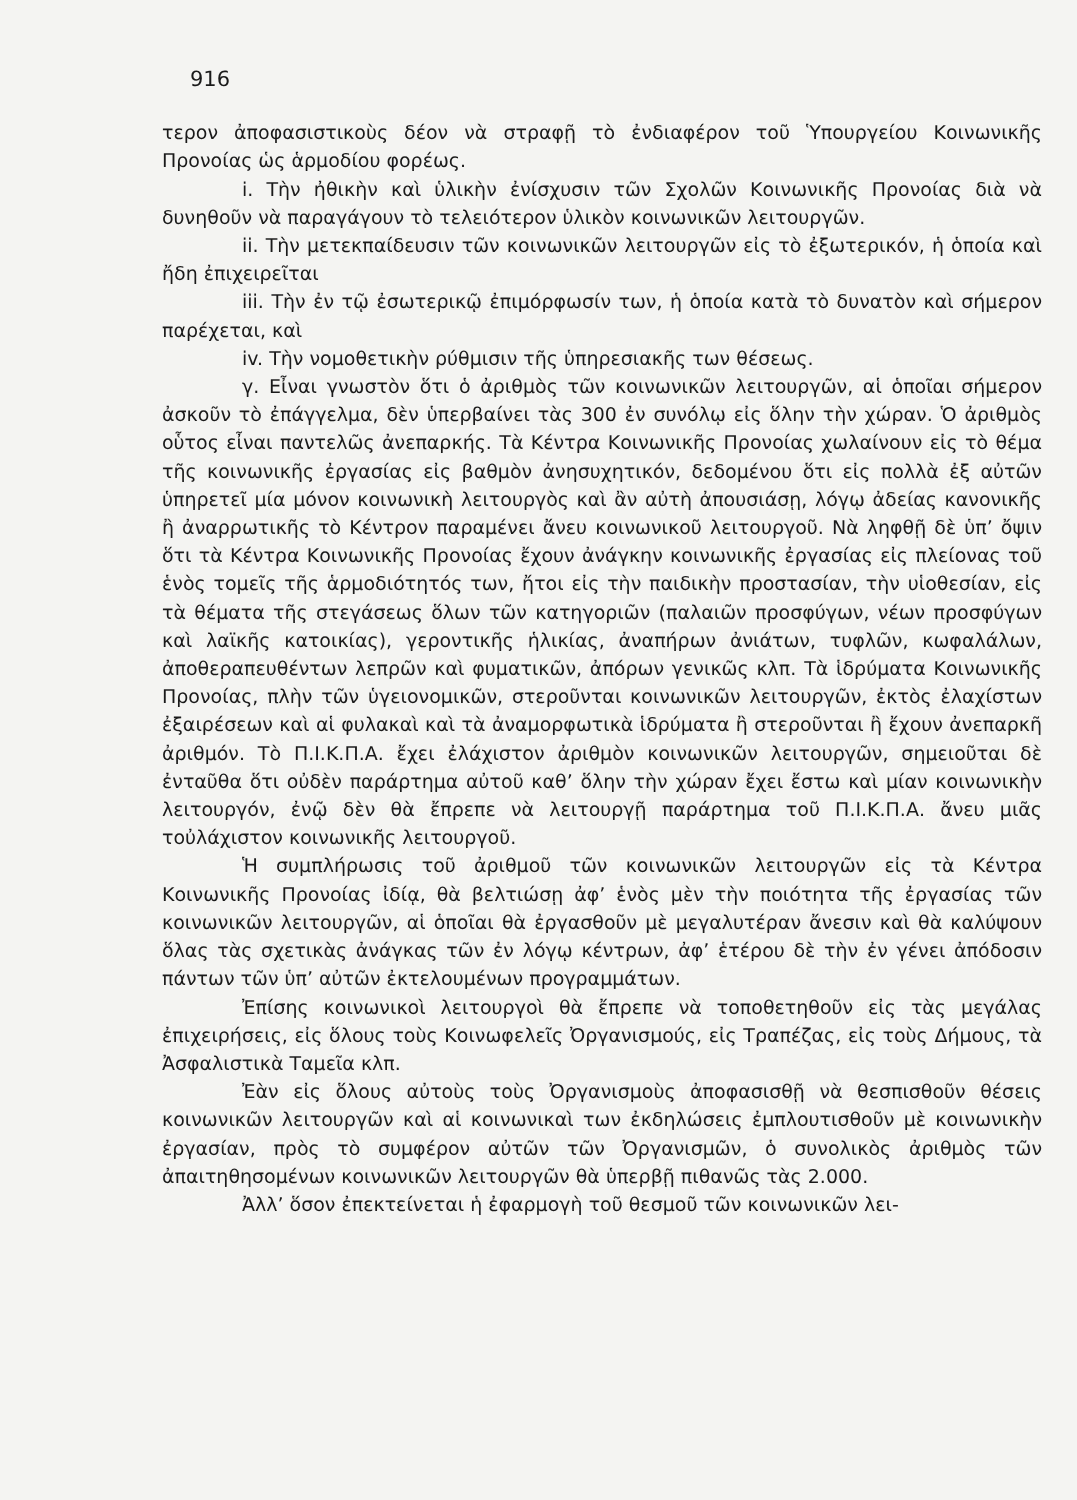916
τερον ἀποφασιστικοὺς δέον νὰ στραφῇ τὸ ἐνδιαφέρον τοῦ Ὑπουργείου Κοινωνικῆς Προνοίας ὡς ἁρμοδίου φορέως.
i. Τὴν ἠθικὴν καὶ ὑλικὴν ἐνίσχυσιν τῶν Σχολῶν Κοινωνικῆς Προνοίας διὰ νὰ δυνηθοῦν νὰ παραγάγουν τὸ τελειότερον ὑλικὸν κοινωνικῶν λειτουργῶν.
ii. Τὴν μετεκπαίδευσιν τῶν κοινωνικῶν λειτουργῶν εἰς τὸ ἐξωτερικόν, ἡ ὁποία καὶ ἤδη ἐπιχειρεῖται
iii. Τὴν ἐν τῷ ἐσωτερικῷ ἐπιμόρφωσίν των, ἡ ὁποία κατὰ τὸ δυνατὸν καὶ σήμερον παρέχεται, καὶ
iv. Τὴν νομοθετικὴν ρύθμισιν τῆς ὑπηρεσιακῆς των θέσεως.
γ. Εἶναι γνωστὸν ὅτι ὁ ἀριθμὸς τῶν κοινωνικῶν λειτουργῶν, αἱ ὁποῖαι σήμερον ἀσκοῦν τὸ ἐπάγγελμα, δὲν ὑπερβαίνει τὰς 300 ἐν συνόλῳ εἰς ὅλην τὴν χώραν. Ὁ ἀριθμὸς οὗτος εἶναι παντελῶς ἀνεπαρκής. Τὰ Κέντρα Κοινωνικῆς Προνοίας χωλαίνουν εἰς τὸ θέμα τῆς κοινωνικῆς ἐργασίας εἰς βαθμὸν ἀνησυχητικόν, δεδομένου ὅτι εἰς πολλὰ ἐξ αὐτῶν ὑπηρετεῖ μία μόνον κοινωνικὴ λειτουργὸς καὶ ἂν αὐτὴ ἀπουσιάσῃ, λόγῳ ἀδείας κανονικῆς ἢ ἀναρρωτικῆς τὸ Κέντρον παραμένει ἄνευ κοινωνικοῦ λειτουργοῦ. Νὰ ληφθῇ δὲ ὑπ’ ὄψιν ὅτι τὰ Κέντρα Κοινωνικῆς Προνοίας ἔχουν ἀνάγκην κοινωνικῆς ἐργασίας εἰς πλείονας τοῦ ἑνὸς τομεῖς τῆς ἁρμοδιότητός των, ἤτοι εἰς τὴν παιδικὴν προστασίαν, τὴν υἱοθεσίαν, εἰς τὰ θέματα τῆς στεγάσεως ὅλων τῶν κατηγοριῶν (παλαιῶν προσφύγων, νέων προσφύγων καὶ λαϊκῆς κατοικίας), γεροντικῆς ἡλικίας, ἀναπήρων ἀνιάτων, τυφλῶν, κωφαλάλων, ἀποθεραπευθέντων λεπρῶν καὶ φυματικῶν, ἀπόρων γενικῶς κλπ. Τὰ ἱδρύματα Κοινωνικῆς Προνοίας, πλὴν τῶν ὑγειονομικῶν, στεροῦνται κοινωνικῶν λειτουργῶν, ἐκτὸς ἐλαχίστων ἐξαιρέσεων καὶ αἱ φυλακαὶ καὶ τὰ ἀναμορφωτικὰ ἱδρύματα ἢ στεροῦνται ἢ ἔχουν ἀνεπαρκῆ ἀριθμόν. Τὸ Π.Ι.Κ.Π.Α. ἔχει ἐλάχιστον ἀριθμὸν κοινωνικῶν λειτουργῶν, σημειοῦται δὲ ἐνταῦθα ὅτι οὐδὲν παράρτημα αὐτοῦ καθ’ ὅλην τὴν χώραν ἔχει ἔστω καὶ μίαν κοινωνικὴν λειτουργόν, ἐνῷ δὲν θὰ ἔπρεπε νὰ λειτουργῇ παράρτημα τοῦ Π.Ι.Κ.Π.Α. ἄνευ μιᾶς τοὐλάχιστον κοινωνικῆς λειτουργοῦ.
Ἡ συμπλήρωσις τοῦ ἀριθμοῦ τῶν κοινωνικῶν λειτουργῶν εἰς τὰ Κέντρα Κοινωνικῆς Προνοίας ἰδίᾳ, θὰ βελτιώσῃ ἀφ’ ἑνὸς μὲν τὴν ποιότητα τῆς ἐργασίας τῶν κοινωνικῶν λειτουργῶν, αἱ ὁποῖαι θὰ ἐργασθοῦν μὲ μεγαλυτέραν ἄνεσιν καὶ θὰ καλύψουν ὅλας τὰς σχετικὰς ἀνάγκας τῶν ἐν λόγῳ κέντρων, ἀφ’ ἑτέρου δὲ τὴν ἐν γένει ἀπόδοσιν πάντων τῶν ὑπ’ αὐτῶν ἐκτελουμένων προγραμμάτων.
Ἐπίσης κοινωνικοὶ λειτουργοὶ θὰ ἔπρεπε νὰ τοποθετηθοῦν εἰς τὰς μεγάλας ἐπιχειρήσεις, εἰς ὅλους τοὺς Κοινωφελεῖς Ὀργανισμούς, εἰς Τραπέζας, εἰς τοὺς Δήμους, τὰ Ἀσφαλιστικὰ Ταμεῖα κλπ.
Ἐὰν εἰς ὅλους αὐτοὺς τοὺς Ὀργανισμοὺς ἀποφασισθῇ νὰ θεσπισθοῦν θέσεις κοινωνικῶν λειτουργῶν καὶ αἱ κοινωνικαὶ των ἐκδηλώσεις ἐμπλουτισθοῦν μὲ κοινωνικὴν ἐργασίαν, πρὸς τὸ συμφέρον αὐτῶν τῶν Ὀργανισμῶν, ὁ συνολικὸς ἀριθμὸς τῶν ἀπαιτηθησομένων κοινωνικῶν λειτουργῶν θὰ ὑπερβῇ πιθανῶς τὰς 2.000.
Ἀλλ’ ὅσον ἐπεκτείνεται ἡ ἐφαρμογὴ τοῦ θεσμοῦ τῶν κοινωνικῶν λει-